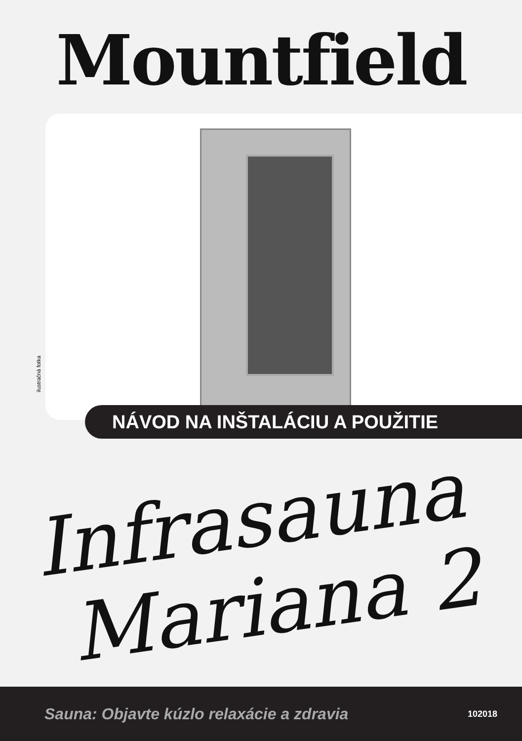Mountfield
ilustračná fotka
NÁVOD NA INŠTALÁCIU A POUŽITIE
Infrasauna
Mariana 2
Sauna: Objavte kúzlo relaxácie a zdravia 102018